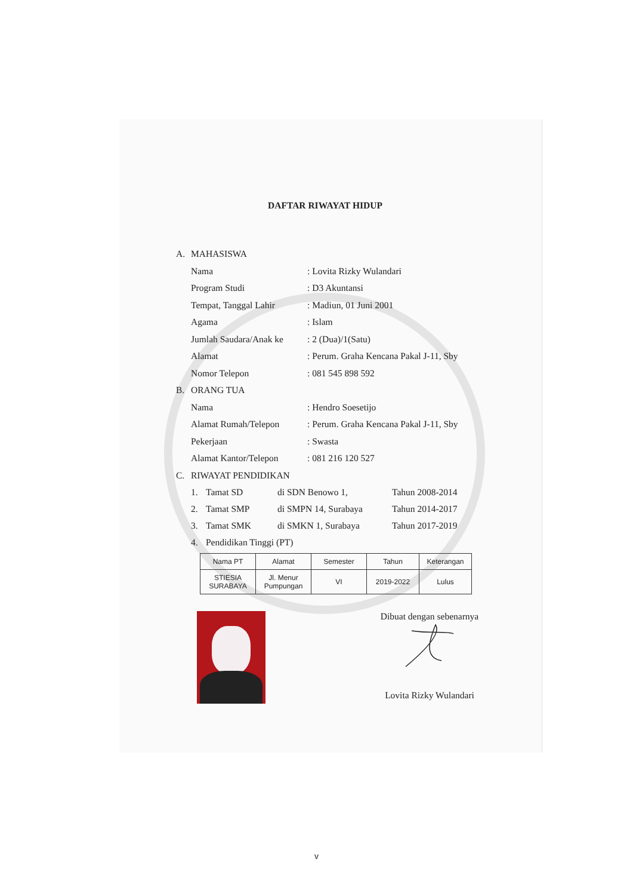DAFTAR RIWAYAT HIDUP
A. MAHASISWA
Nama: Lovita Rizky Wulandari
Program Studi: D3 Akuntansi
Tempat, Tanggal Lahir: Madiun, 01 Juni 2001
Agama: Islam
Jumlah Saudara/Anak ke: 2 (Dua)/1(Satu)
Alamat: Perum. Graha Kencana Pakal J-11, Sby
Nomor Telepon: 081 545 898 592
B. ORANG TUA
Nama: Hendro Soesetijo
Alamat Rumah/Telepon: Perum. Graha Kencana Pakal J-11, Sby
Pekerjaan: Swasta
Alamat Kantor/Telepon: 081 216 120 527
C. RIWAYAT PENDIDIKAN
1. Tamat SD di SDN Benowo 1, Tahun 2008-2014
2. Tamat SMP di SMPN 14, Surabaya Tahun 2014-2017
3. Tamat SMK di SMKN 1, Surabaya Tahun 2017-2019
4. Pendidikan Tinggi (PT)
| Nama PT | Alamat | Semester | Tahun | Keterangan |
| --- | --- | --- | --- | --- |
| STIESIA SURABAYA | Jl. Menur Pumpungan | VI | 2019-2022 | Lulus |
Dibuat dengan sebenarnya
Lovita Rizky Wulandari
v